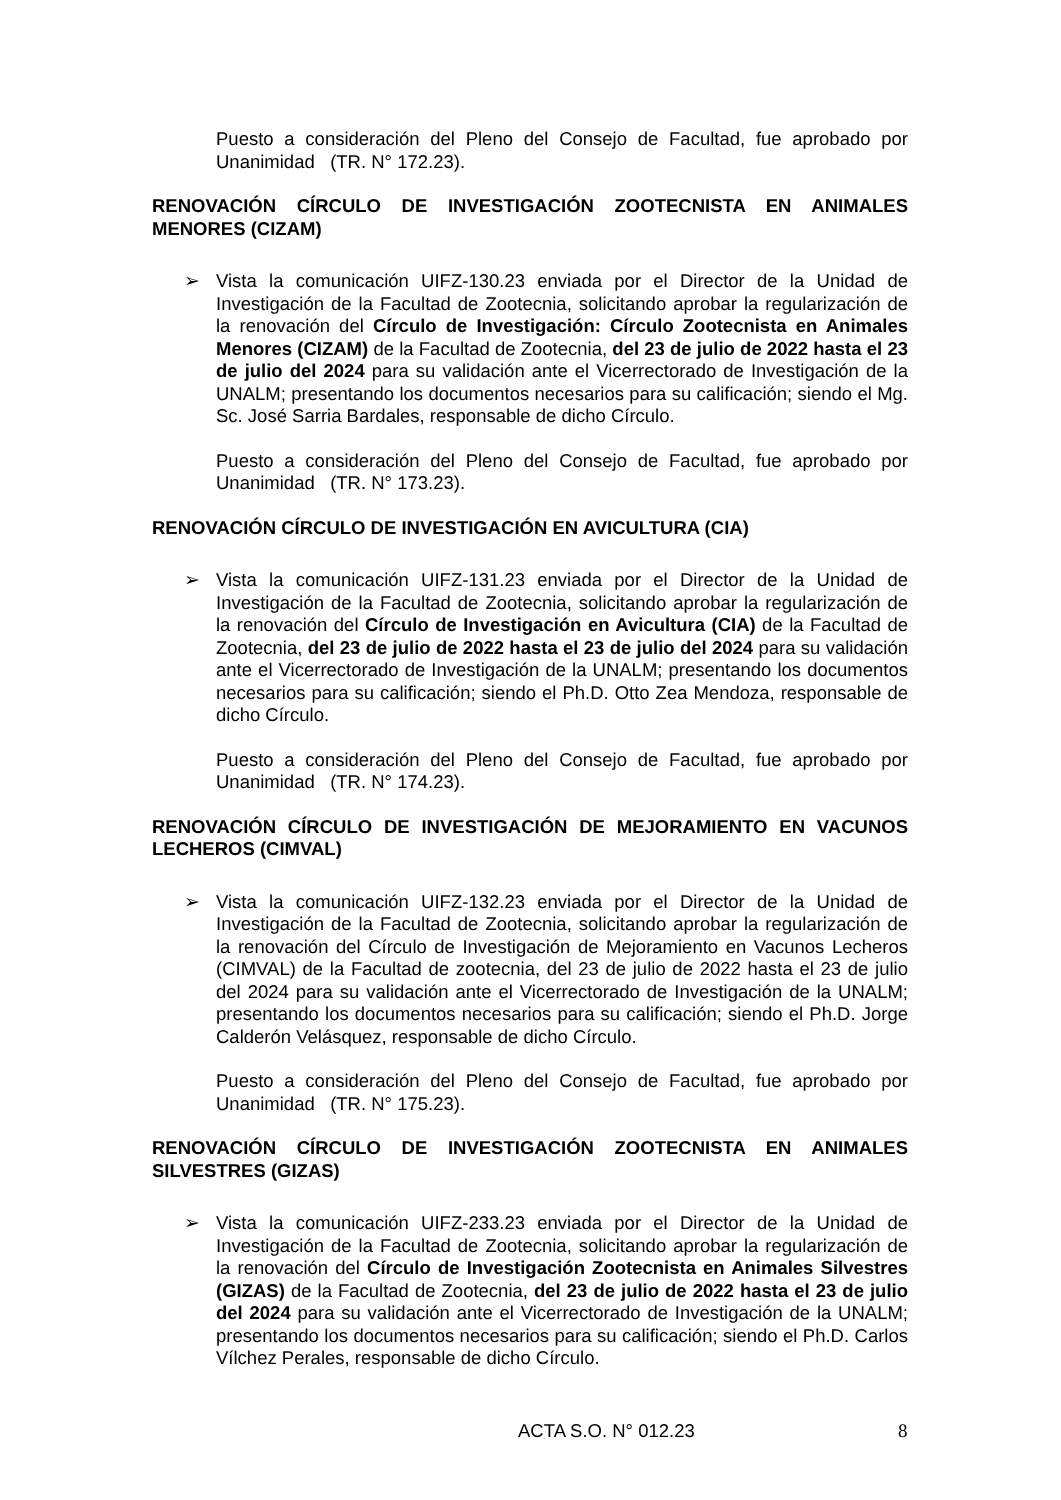Puesto a consideración del Pleno del Consejo de Facultad, fue aprobado por Unanimidad (TR. N° 172.23).
RENOVACIÓN CÍRCULO DE INVESTIGACIÓN ZOOTECNISTA EN ANIMALES MENORES (CIZAM)
➢ Vista la comunicación UIFZ-130.23 enviada por el Director de la Unidad de Investigación de la Facultad de Zootecnia, solicitando aprobar la regularización de la renovación del Círculo de Investigación: Círculo Zootecnista en Animales Menores (CIZAM) de la Facultad de Zootecnia, del 23 de julio de 2022 hasta el 23 de julio del 2024 para su validación ante el Vicerrectorado de Investigación de la UNALM; presentando los documentos necesarios para su calificación; siendo el Mg. Sc. José Sarria Bardales, responsable de dicho Círculo.
Puesto a consideración del Pleno del Consejo de Facultad, fue aprobado por Unanimidad (TR. N° 173.23).
RENOVACIÓN CÍRCULO DE INVESTIGACIÓN EN AVICULTURA (CIA)
➢ Vista la comunicación UIFZ-131.23 enviada por el Director de la Unidad de Investigación de la Facultad de Zootecnia, solicitando aprobar la regularización de la renovación del Círculo de Investigación en Avicultura (CIA) de la Facultad de Zootecnia, del 23 de julio de 2022 hasta el 23 de julio del 2024 para su validación ante el Vicerrectorado de Investigación de la UNALM; presentando los documentos necesarios para su calificación; siendo el Ph.D. Otto Zea Mendoza, responsable de dicho Círculo.
Puesto a consideración del Pleno del Consejo de Facultad, fue aprobado por Unanimidad (TR. N° 174.23).
RENOVACIÓN CÍRCULO DE INVESTIGACIÓN DE MEJORAMIENTO EN VACUNOS LECHEROS (CIMVAL)
➢ Vista la comunicación UIFZ-132.23 enviada por el Director de la Unidad de Investigación de la Facultad de Zootecnia, solicitando aprobar la regularización de la renovación del Círculo de Investigación de Mejoramiento en Vacunos Lecheros (CIMVAL) de la Facultad de zootecnia, del 23 de julio de 2022 hasta el 23 de julio del 2024 para su validación ante el Vicerrectorado de Investigación de la UNALM; presentando los documentos necesarios para su calificación; siendo el Ph.D. Jorge Calderón Velásquez, responsable de dicho Círculo.
Puesto a consideración del Pleno del Consejo de Facultad, fue aprobado por Unanimidad (TR. N° 175.23).
RENOVACIÓN CÍRCULO DE INVESTIGACIÓN ZOOTECNISTA EN ANIMALES SILVESTRES (GIZAS)
➢ Vista la comunicación UIFZ-233.23 enviada por el Director de la Unidad de Investigación de la Facultad de Zootecnia, solicitando aprobar la regularización de la renovación del Círculo de Investigación Zootecnista en Animales Silvestres (GIZAS) de la Facultad de Zootecnia, del 23 de julio de 2022 hasta el 23 de julio del 2024 para su validación ante el Vicerrectorado de Investigación de la UNALM; presentando los documentos necesarios para su calificación; siendo el Ph.D. Carlos Vílchez Perales, responsable de dicho Círculo.
ACTA S.O. N° 012.23 8